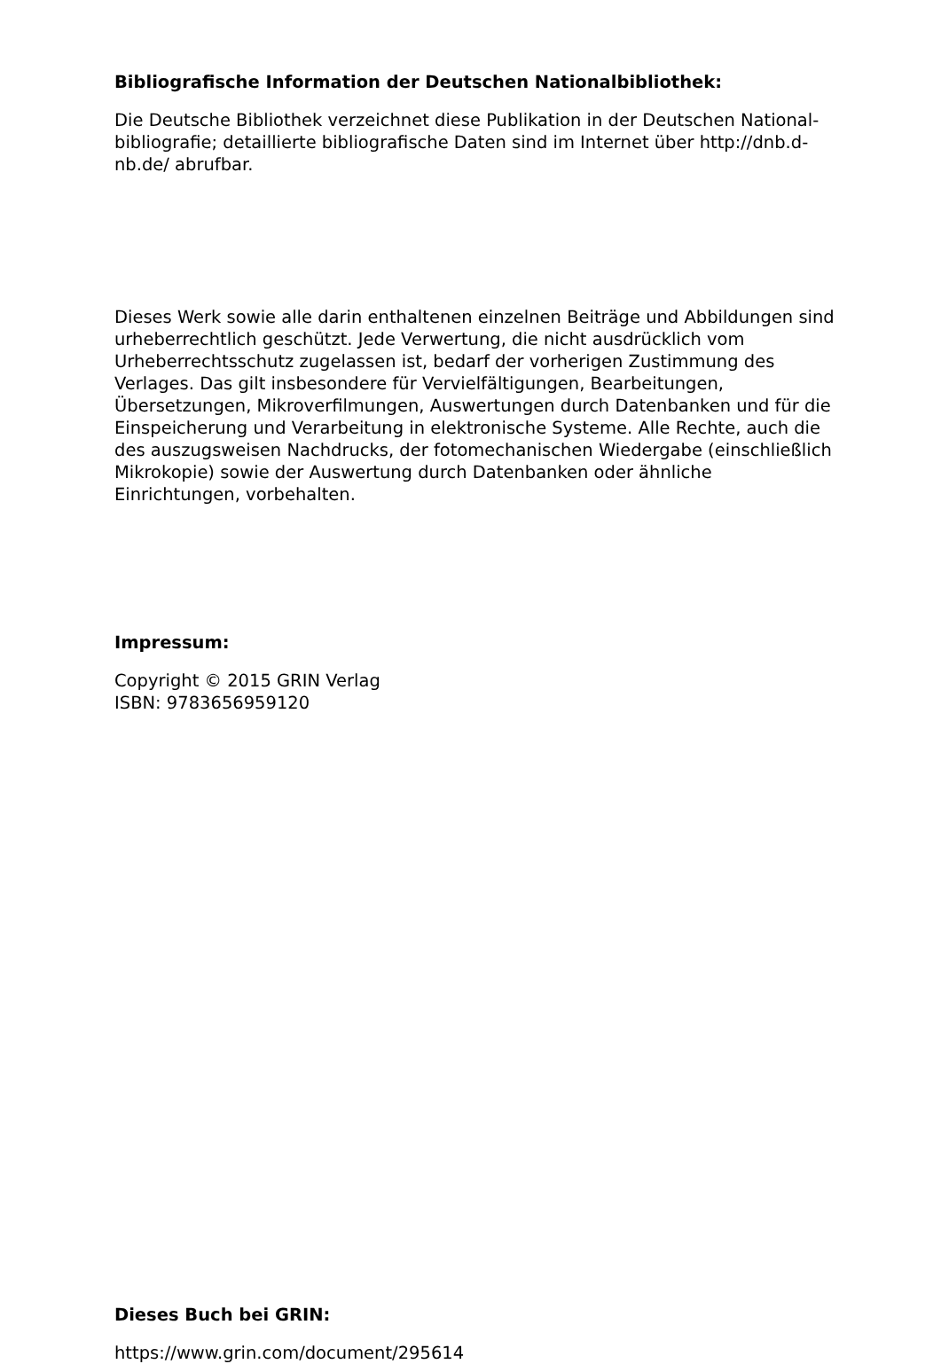Bibliografische Information der Deutschen Nationalbibliothek:
Die Deutsche Bibliothek verzeichnet diese Publikation in der Deutschen National-
bibliografie; detaillierte bibliografische Daten sind im Internet über http://dnb.d-
nb.de/ abrufbar.
Dieses Werk sowie alle darin enthaltenen einzelnen Beiträge und Abbildungen sind urheberrechtlich geschützt. Jede Verwertung, die nicht ausdrücklich vom Urheberrechtsschutz zugelassen ist, bedarf der vorherigen Zustimmung des Verlages. Das gilt insbesondere für Vervielfältigungen, Bearbeitungen, Übersetzungen, Mikroverfilmungen, Auswertungen durch Datenbanken und für die Einspeicherung und Verarbeitung in elektronische Systeme. Alle Rechte, auch die des auszugsweisen Nachdrucks, der fotomechanischen Wiedergabe (einschließlich Mikrokopie) sowie der Auswertung durch Datenbanken oder ähnliche Einrichtungen, vorbehalten.
Impressum:
Copyright © 2015 GRIN Verlag
ISBN: 9783656959120
Dieses Buch bei GRIN:
https://www.grin.com/document/295614